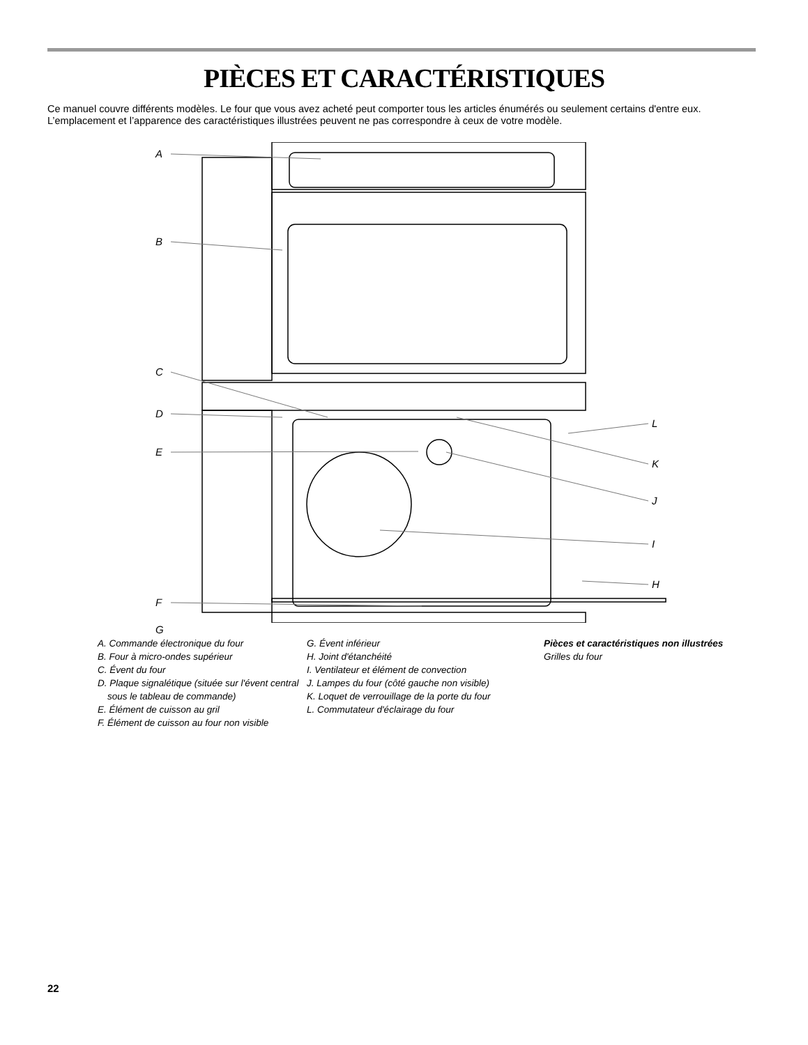PIÈCES ET CARACTÉRISTIQUES
Ce manuel couvre différents modèles. Le four que vous avez acheté peut comporter tous les articles énumérés ou seulement certains d'entre eux. L’emplacement et l’apparence des caractéristiques illustrées peuvent ne pas correspondre à ceux de votre modèle.
A
B
C
D
E
L
K
J
I
F
H
G
A. Commande électronique du four
B. Four à micro-ondes supérieur
C. Évent du four
D. Plaque signalétique (située sur l'évent central sous le tableau de commande)
E. Élément de cuisson au gril
F. Élément de cuisson au four non visible
G. Évent inférieur
H. Joint d'étanchéité
I. Ventilateur et élément de convection
J. Lampes du four (côté gauche non visible)
K. Loquet de verrouillage de la porte du four
L. Commutateur d'éclairage du four
Pièces et caractéristiques non illustrées
Grilles du four
22